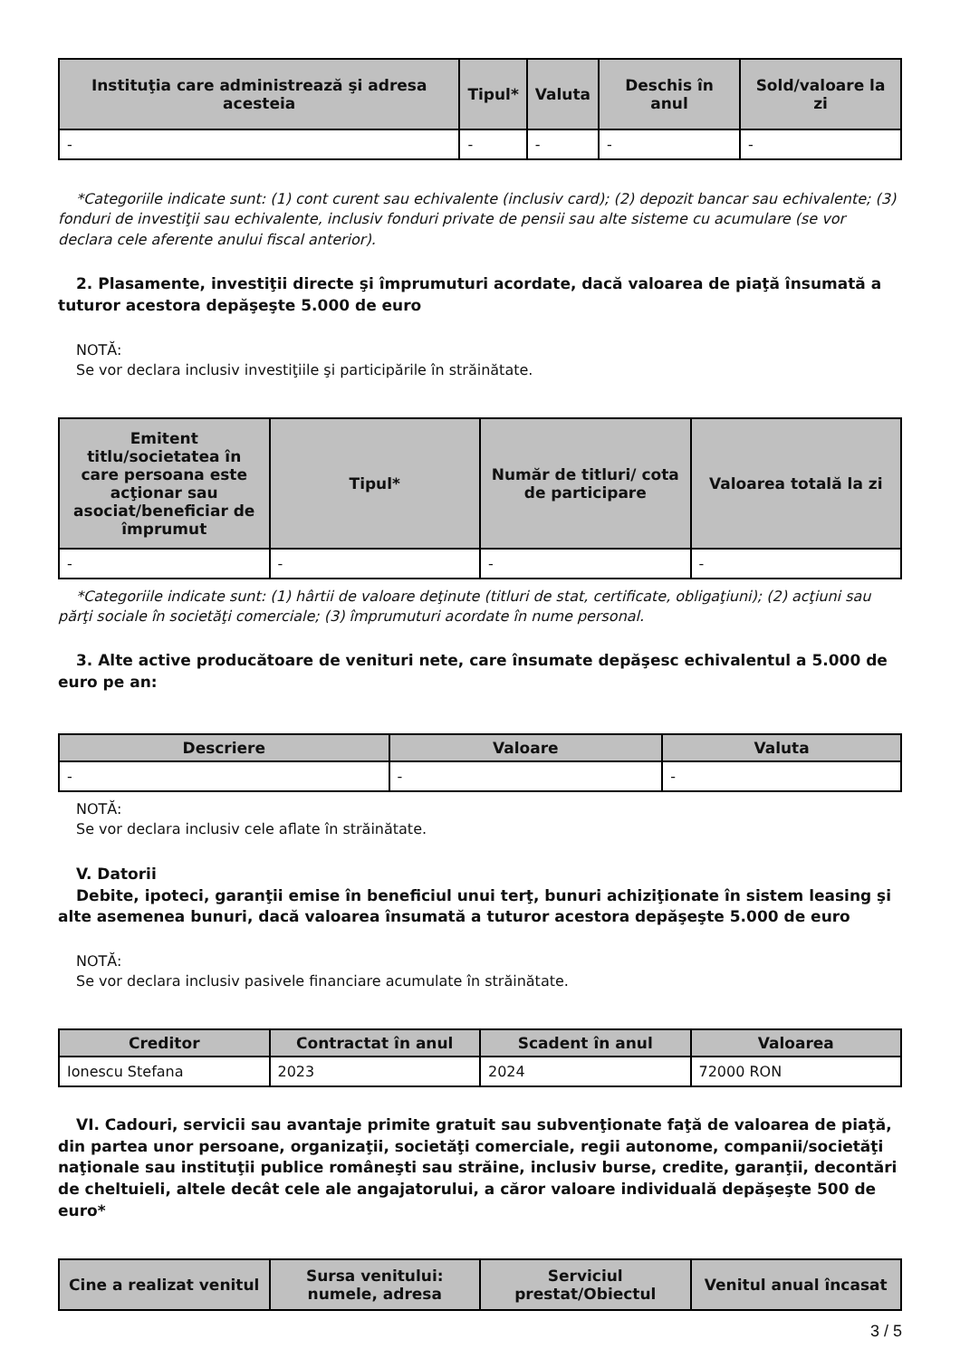| Instituţia care administrează şi adresa acesteia | Tipul* | Valuta | Deschis în anul | Sold/valoare la zi |
| --- | --- | --- | --- | --- |
| - | - | - | - | - |
*Categoriile indicate sunt: (1) cont curent sau echivalente (inclusiv card); (2) depozit bancar sau echivalente; (3) fonduri de investiţii sau echivalente, inclusiv fonduri private de pensii sau alte sisteme cu acumulare (se vor declara cele aferente anului fiscal anterior).
2. Plasamente, investiţii directe şi împrumuturi acordate, dacă valoarea de piaţă însumată a tuturor acestora depăşeşte 5.000 de euro
NOTĂ:
Se vor declara inclusiv investiţiile şi participările în străinătate.
| Emitent titlu/societatea în care persoana este acţionar sau asociat/beneficiar de împrumut | Tipul* | Număr de titluri/ cota de participare | Valoarea totală la zi |
| --- | --- | --- | --- |
| - | - | - | - |
*Categoriile indicate sunt: (1) hârtii de valoare deţinute (titluri de stat, certificate, obligaţiuni); (2) acţiuni sau părţi sociale în societăţi comerciale; (3) împrumuturi acordate în nume personal.
3. Alte active producătoare de venituri nete, care însumate depăşesc echivalentul a 5.000 de euro pe an:
| Descriere | Valoare | Valuta |
| --- | --- | --- |
| - | - | - |
NOTĂ:
Se vor declara inclusiv cele aflate în străinătate.
V. Datorii
Debite, ipoteci, garanţii emise în beneficiul unui terţ, bunuri achiziţionate în sistem leasing şi alte asemenea bunuri, dacă valoarea însumată a tuturor acestora depăşeşte 5.000 de euro
NOTĂ:
Se vor declara inclusiv pasivele financiare acumulate în străinătate.
| Creditor | Contractat în anul | Scadent în anul | Valoarea |
| --- | --- | --- | --- |
| Ionescu Stefana | 2023 | 2024 | 72000 RON |
VI. Cadouri, servicii sau avantaje primite gratuit sau subvenţionate faţă de valoarea de piaţă, din partea unor persoane, organizaţii, societăţi comerciale, regii autonome, companii/societăţi naţionale sau instituţii publice româneşti sau străine, inclusiv burse, credite, garanţii, decontări de cheltuieli, altele decât cele ale angajatorului, a căror valoare individuală depăşeşte 500 de euro*
| Cine a realizat venitul | Sursa venitului: numele, adresa | Serviciul prestat/Obiectul | Venitul anual încasat |
| --- | --- | --- | --- |
3 / 5